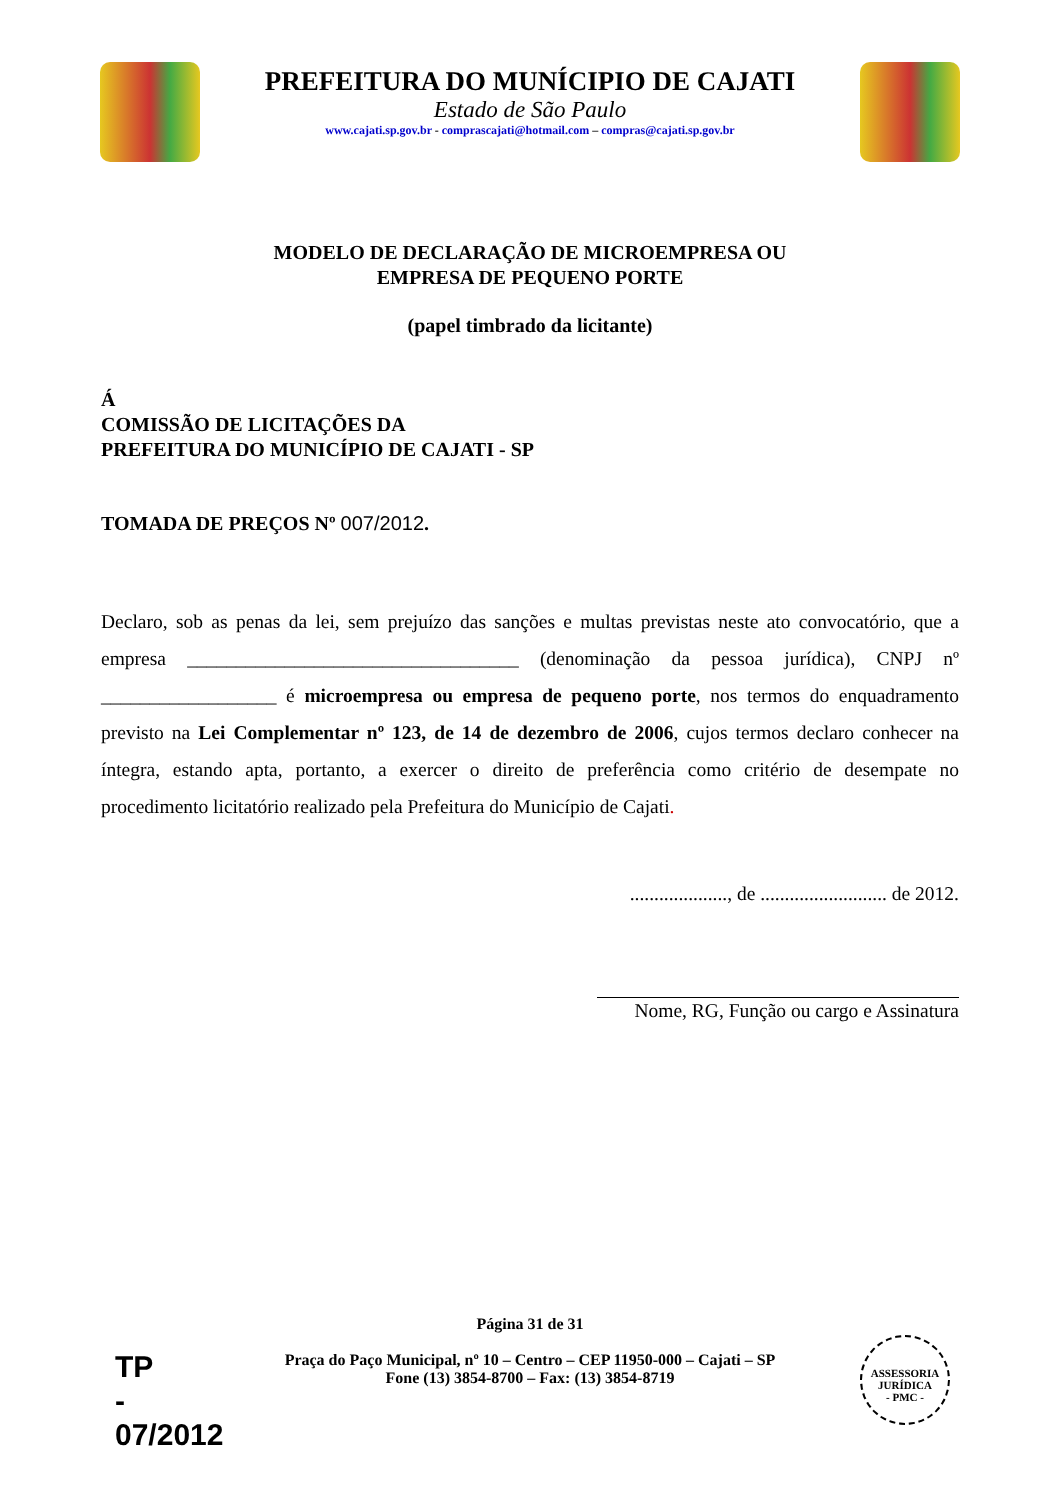PREFEITURA DO MUNÍCIPIO DE CAJATI
Estado de São Paulo
www.cajati.sp.gov.br - comprascajati@hotmail.com – compras@cajati.sp.gov.br
MODELO DE DECLARAÇÃO DE MICROEMPRESA OU
EMPRESA DE PEQUENO PORTE
(papel timbrado da licitante)
Á
COMISSÃO DE LICITAÇÕES DA
PREFEITURA DO MUNICÍPIO DE CAJATI - SP
TOMADA DE PREÇOS Nº 007/2012.
Declaro, sob as penas da lei, sem prejuízo das sanções e multas previstas neste ato convocatório, que a empresa __________________________________ (denominação da pessoa jurídica), CNPJ nº __________________ é microempresa ou empresa de pequeno porte, nos termos do enquadramento previsto na Lei Complementar nº 123, de 14 de dezembro de 2006, cujos termos declaro conhecer na íntegra, estando apta, portanto, a exercer o direito de preferência como critério de desempate no procedimento licitatório realizado pela Prefeitura do Município de Cajati.
...................., de .......................... de 2012.
Nome, RG, Função ou cargo e Assinatura
Página 31 de 31
Praça do Paço Municipal, nº 10 – Centro – CEP 11950-000 – Cajati – SP
Fone (13) 3854-8700 – Fax: (13) 3854-8719
TP
-
07/2012
ASSESSORIA JURÍDICA
- PMC -